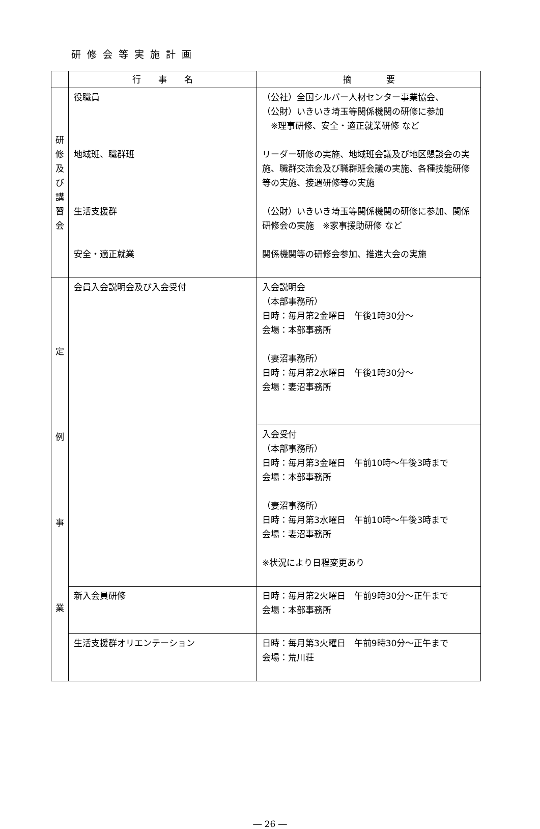研修会等実施計画
| | 行 事 名 | 摘 要 |
| --- | --- | --- |
| 研 修 及 び 講 習 会 | 役職員 地域班、職群班 生活支援群 安全・適正就業 | （公社）全国シルバー人材センター事業協会、 （公財）いきいき埼玉等関係機関の研修に参加 ※理事研修、安全・適正就業研修 など リーダー研修の実施、地域班会議及び地区懇談会の実施、職群交流会及び職群班会議の実施、各種技能研修等の実施、接遇研修等の実施 （公財）いきいき埼玉等関係機関の研修に参加、関係研修会の実施 ※家事援助研修 など 関係機関等の研修会参加、推進大会の実施 |
| 定 例 事 業 | 会員入会説明会及び入会受付 | 入会説明会 （本部事務所） 日時：毎月第2金曜日 午後1時30分～ 会場：本部事務所 （妻沼事務所） 日時：毎月第2水曜日 午後1時30分～ 会場：妻沼事務所 |
| | | 入会受付 （本部事務所） 日時：毎月第3金曜日 午前10時～午後3時まで 会場：本部事務所 （妻沼事務所） 日時：毎月第3水曜日 午前10時～午後3時まで 会場：妻沼事務所 ※状況により日程変更あり |
| | 新入会員研修 | 日時：毎月第2火曜日 午前9時30分～正午まで 会場：本部事務所 |
| | 生活支援群オリエンテーション | 日時：毎月第3火曜日 午前9時30分～正午まで 会場：荒川荘 |
― 26 ―